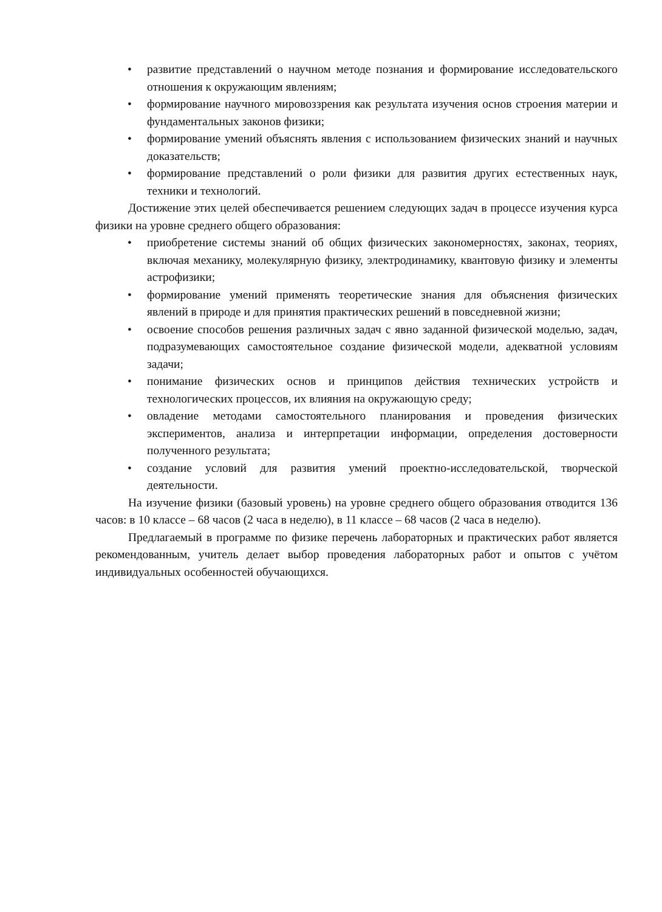• развитие представлений о научном методе познания и формирование исследовательского отношения к окружающим явлениям;
• формирование научного мировоззрения как результата изучения основ строения материи и фундаментальных законов физики;
• формирование умений объяснять явления с использованием физических знаний и научных доказательств;
• формирование представлений о роли физики для развития других естественных наук, техники и технологий.
Достижение этих целей обеспечивается решением следующих задач в процессе изучения курса физики на уровне среднего общего образования:
• приобретение системы знаний об общих физических закономерностях, законах, теориях, включая механику, молекулярную физику, электродинамику, квантовую физику и элементы астрофизики;
• формирование умений применять теоретические знания для объяснения физических явлений в природе и для принятия практических решений в повседневной жизни;
• освоение способов решения различных задач с явно заданной физической моделью, задач, подразумевающих самостоятельное создание физической модели, адекватной условиям задачи;
• понимание физических основ и принципов действия технических устройств и технологических процессов, их влияния на окружающую среду;
• овладение методами самостоятельного планирования и проведения физических экспериментов, анализа и интерпретации информации, определения достоверности полученного результата;
• создание условий для развития умений проектно-исследовательской, творческой деятельности.
На изучение физики (базовый уровень) на уровне среднего общего образования отводится 136 часов: в 10 классе – 68 часов (2 часа в неделю), в 11 классе – 68 часов (2 часа в неделю).
Предлагаемый в программе по физике перечень лабораторных и практических работ является рекомендованным, учитель делает выбор проведения лабораторных работ и опытов с учётом индивидуальных особенностей обучающихся.